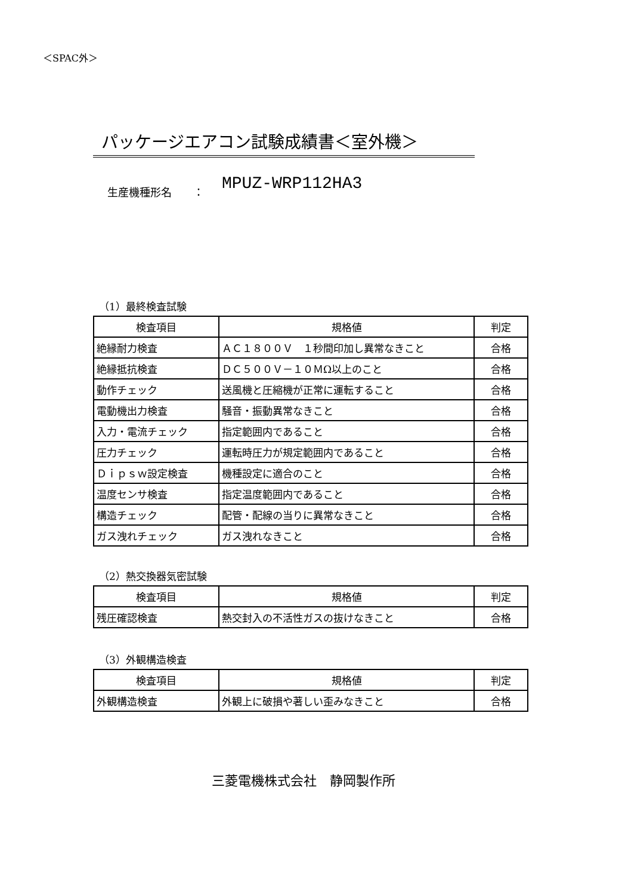＜SPAC外＞
パッケージエアコン試験成績書＜室外機＞
生産機種形名　　： MPUZ-WRP112HA3
（1）最終検査試験
| 検査項目 | 規格値 | 判定 |
| --- | --- | --- |
| 絶縁耐力検査 | ＡＣ１８００Ｖ １秒間印加し異常なきこと | 合格 |
| 絶縁抵抗検査 | ＤＣ５００Ｖ－１０ＭΩ以上のこと | 合格 |
| 動作チェック | 送風機と圧縮機が正常に運転すること | 合格 |
| 電動機出力検査 | 騒音・振動異常なきこと | 合格 |
| 入力・電流チェック | 指定範囲内であること | 合格 |
| 圧力チェック | 運転時圧力が規定範囲内であること | 合格 |
| Ｄｉｐｓｗ設定検査 | 機種設定に適合のこと | 合格 |
| 温度センサ検査 | 指定温度範囲内であること | 合格 |
| 構造チェック | 配管・配線の当りに異常なきこと | 合格 |
| ガス洩れチェック | ガス洩れなきこと | 合格 |
（2）熱交換器気密試験
| 検査項目 | 規格値 | 判定 |
| --- | --- | --- |
| 残圧確認検査 | 熱交封入の不活性ガスの抜けなきこと | 合格 |
（3）外観構造検査
| 検査項目 | 規格値 | 判定 |
| --- | --- | --- |
| 外観構造検査 | 外観上に破損や著しい歪みなきこと | 合格 |
三菱電機株式会社　静岡製作所